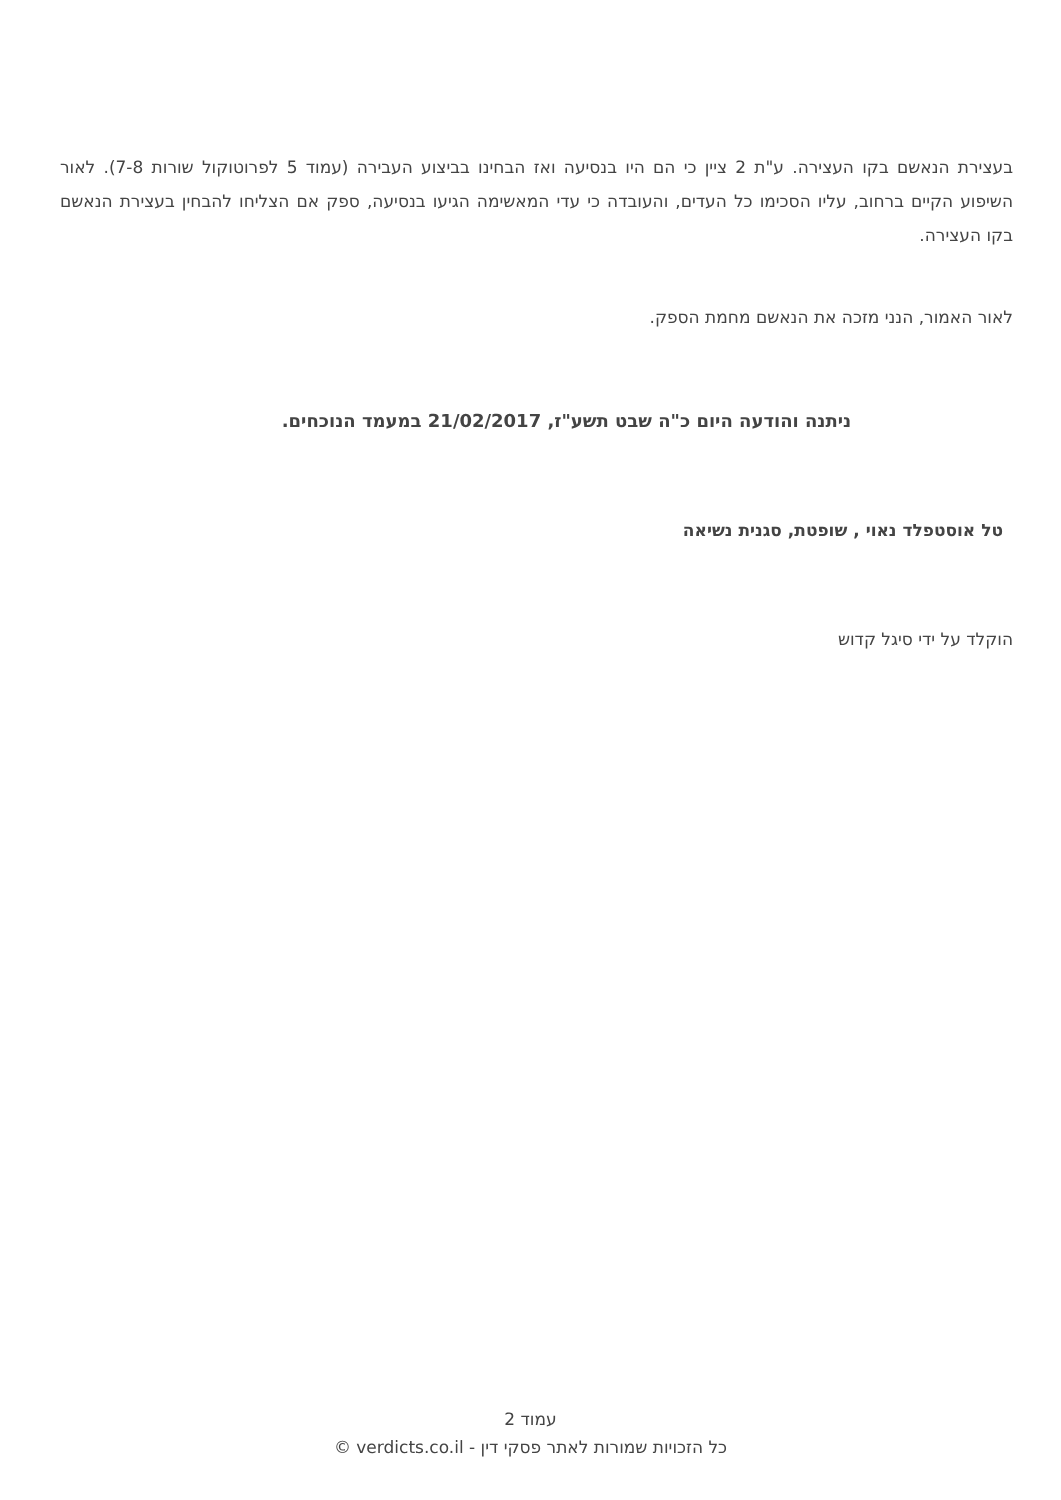בעצירת הנאשם בקו העצירה. ע"ת 2 ציין כי הם היו בנסיעה ואז הבחינו בביצוע העבירה (עמוד 5 לפרוטוקול שורות 7-8). לאור השיפוע הקיים ברחוב, עליו הסכימו כל העדים, והעובדה כי עדי המאשימה הגיעו בנסיעה, ספק אם הצליחו להבחין בעצירת הנאשם בקו העצירה.
לאור האמור, הנני מזכה את הנאשם מחמת הספק.
ניתנה והודעה היום כ"ה שבט תשע"ז, 21/02/2017 במעמד הנוכחים.
טל אוסטפלד נאוי , שופטת, סגנית נשיאה
הוקלד על ידי סיגל קדוש
עמוד 2
כל הזכויות שמורות לאתר פסקי דין - verdicts.co.il ©